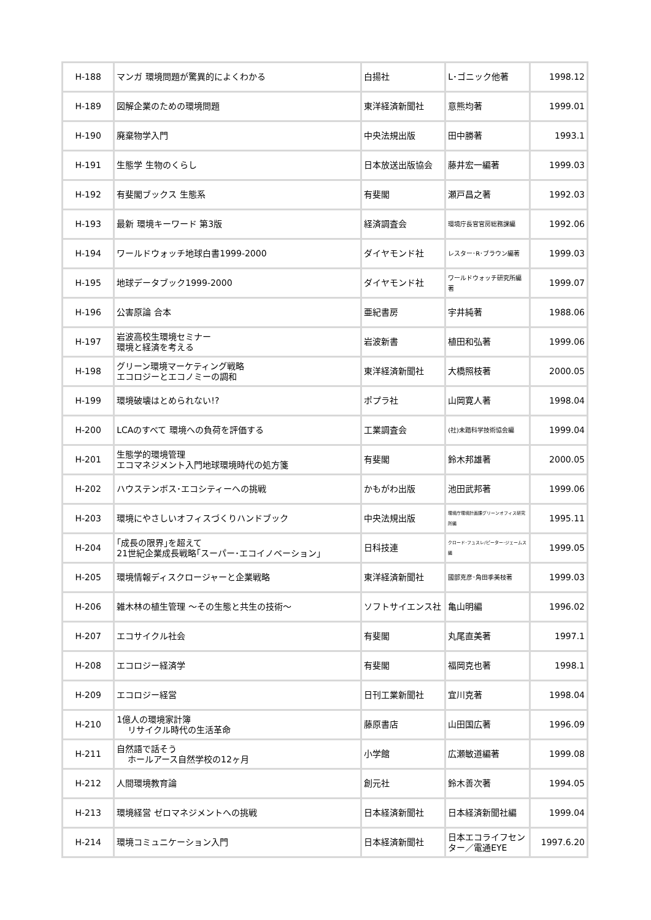| H-188 | マンガ 環境問題が驚異的によくわかる | 白揚社 | L･ゴニック他著 | 1998.12 |
| H-189 | 図解企業のための環境問題 | 東洋経済新聞社 | 意熊均著 | 1999.01 |
| H-190 | 廃棄物学入門 | 中央法規出版 | 田中勝著 | 1993.1 |
| H-191 | 生態学 生物のくらし | 日本放送出版協会 | 藤井宏一編著 | 1999.03 |
| H-192 | 有斐閣ブックス 生態系 | 有斐閣 | 瀬戸昌之著 | 1992.03 |
| H-193 | 最新 環境キーワード 第3版 | 経済調査会 | 環境庁長官官房総務課編 | 1992.06 |
| H-194 | ワールドウォッチ地球白書1999-2000 | ダイヤモンド社 | レスター･R･ブラウン編著 | 1999.03 |
| H-195 | 地球データブック1999-2000 | ダイヤモンド社 | ワールドウォッチ研究所編著 | 1999.07 |
| H-196 | 公害原論 合本 | 亜紀書房 | 宇井純著 | 1988.06 |
| H-197 | 岩波高校生環境セミナー 環境と経済を考える | 岩波新書 | 植田和弘著 | 1999.06 |
| H-198 | グリーン環境マーケティング戦略 エコロジーとエコノミーの調和 | 東洋経済新聞社 | 大橋照枝著 | 2000.05 |
| H-199 | 環境破壊はとめられない!? | ポプラ社 | 山岡寛人著 | 1998.04 |
| H-200 | LCAのすべて 環境への負荷を評価する | 工業調査会 | (社)未踏科学技術協会編 | 1999.04 |
| H-201 | 生態学的環境管理 エコマネジメント入門地球環境時代の処方箋 | 有斐閣 | 鈴木邦雄著 | 2000.05 |
| H-202 | ハウステンボス･エコシティーへの挑戦 | かもがわ出版 | 池田武邦著 | 1999.06 |
| H-203 | 環境にやさしいオフィスづくりハンドブック | 中央法規出版 | 環境庁環境計画課グリーンオフィス研究所編 | 1995.11 |
| H-204 | ｢成長の限界｣を超えて 21世紀企業成長戦略｢スーパー･エコイノベーション｣ | 日科技連 | クロード･フュスレ/ピーター･ジェームス編 | 1999.05 |
| H-205 | 環境情報ディスクロージャーと企業戦略 | 東洋経済新聞社 | 國部克彦･角田季美枝著 | 1999.03 |
| H-206 | 雑木林の植生管理 ～その生態と共生の技術～ | ソフトサイエンス社 | 亀山明編 | 1996.02 |
| H-207 | エコサイクル社会 | 有斐閣 | 丸尾直美著 | 1997.1 |
| H-208 | エコロジー経済学 | 有斐閣 | 福岡克也著 | 1998.1 |
| H-209 | エコロジー経営 | 日刊工業新聞社 | 宜川克著 | 1998.04 |
| H-210 | 1億人の環境家計簿 リサイクル時代の生活革命 | 藤原書店 | 山田国広著 | 1996.09 |
| H-211 | 自然語で話そう ホールアース自然学校の12ヶ月 | 小学館 | 広瀬敏道編著 | 1999.08 |
| H-212 | 人間環境教育論 | 創元社 | 鈴木善次著 | 1994.05 |
| H-213 | 環境経営 ゼロマネジメントへの挑戦 | 日本経済新聞社 | 日本経済新聞社編 | 1999.04 |
| H-214 | 環境コミュニケーション入門 | 日本経済新聞社 | 日本エコライフセンター／電通EYE | 1997.6.20 |